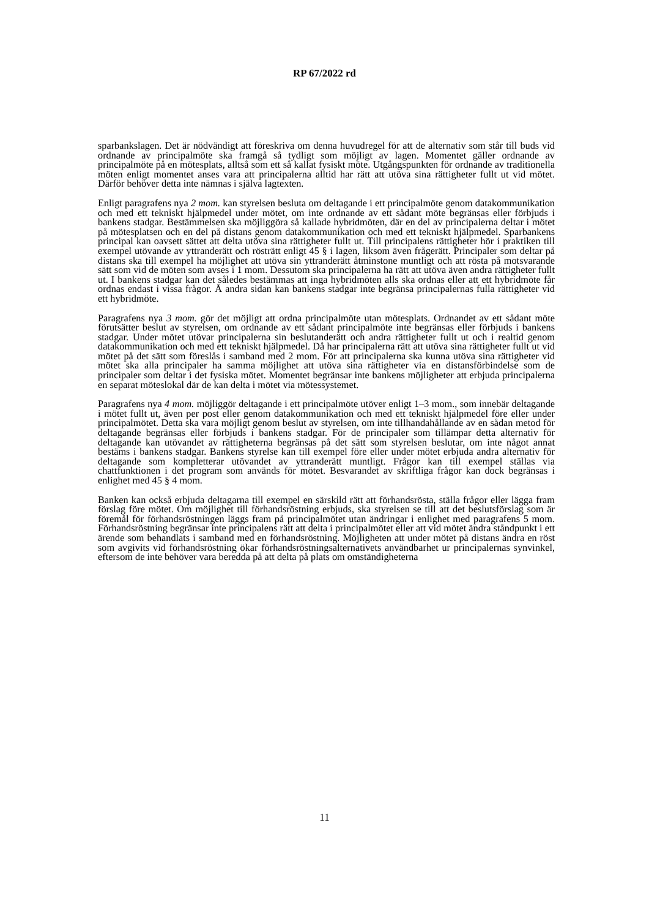RP 67/2022 rd
sparbankslagen. Det är nödvändigt att föreskriva om denna huvudregel för att de alternativ som står till buds vid ordnande av principalmöte ska framgå så tydligt som möjligt av lagen. Momentet gäller ordnande av principalmöte på en mötesplats, alltså som ett så kallat fysiskt möte. Utgångspunkten för ordnande av traditionella möten enligt momentet anses vara att principalerna alltid har rätt att utöva sina rättigheter fullt ut vid mötet. Därför behöver detta inte nämnas i själva lagtexten.
Enligt paragrafens nya 2 mom. kan styrelsen besluta om deltagande i ett principalmöte genom datakommunikation och med ett tekniskt hjälpmedel under mötet, om inte ordnande av ett sådant möte begränsas eller förbjuds i bankens stadgar. Bestämmelsen ska möjliggöra så kallade hybridmöten, där en del av principalerna deltar i mötet på mötesplatsen och en del på distans genom datakommunikation och med ett tekniskt hjälpmedel. Sparbankens principal kan oavsett sättet att delta utöva sina rättigheter fullt ut. Till principalens rättigheter hör i praktiken till exempel utövande av yttranderätt och rösträtt enligt 45 § i lagen, liksom även frågerätt. Principaler som deltar på distans ska till exempel ha möjlighet att utöva sin yttranderätt åtminstone muntligt och att rösta på motsvarande sätt som vid de möten som avses i 1 mom. Dessutom ska principalerna ha rätt att utöva även andra rättigheter fullt ut. I bankens stadgar kan det således bestämmas att inga hybridmöten alls ska ordnas eller att ett hybridmöte får ordnas endast i vissa frågor. Å andra sidan kan bankens stadgar inte begränsa principalernas fulla rättigheter vid ett hybridmöte.
Paragrafens nya 3 mom. gör det möjligt att ordna principalmöte utan mötesplats. Ordnandet av ett sådant möte förutsätter beslut av styrelsen, om ordnande av ett sådant principalmöte inte begränsas eller förbjuds i bankens stadgar. Under mötet utövar principalerna sin beslutanderätt och andra rättigheter fullt ut och i realtid genom datakommunikation och med ett tekniskt hjälpmedel. Då har principalerna rätt att utöva sina rättigheter fullt ut vid mötet på det sätt som föreslås i samband med 2 mom. För att principalerna ska kunna utöva sina rättigheter vid mötet ska alla principaler ha samma möjlighet att utöva sina rättigheter via en distansförbindelse som de principaler som deltar i det fysiska mötet. Momentet begränsar inte bankens möjligheter att erbjuda principalerna en separat möteslokal där de kan delta i mötet via mötessystemet.
Paragrafens nya 4 mom. möjliggör deltagande i ett principalmöte utöver enligt 1–3 mom., som innebär deltagande i mötet fullt ut, även per post eller genom datakommunikation och med ett tekniskt hjälpmedel före eller under principalmötet. Detta ska vara möjligt genom beslut av styrelsen, om inte tillhandahållande av en sådan metod för deltagande begränsas eller förbjuds i bankens stadgar. För de principaler som tillämpar detta alternativ för deltagande kan utövandet av rättigheterna begränsas på det sätt som styrelsen beslutar, om inte något annat bestäms i bankens stadgar. Bankens styrelse kan till exempel före eller under mötet erbjuda andra alternativ för deltagande som kompletterar utövandet av yttranderätt muntligt. Frågor kan till exempel ställas via chattfunktionen i det program som används för mötet. Besvarandet av skriftliga frågor kan dock begränsas i enlighet med 45 § 4 mom.
Banken kan också erbjuda deltagarna till exempel en särskild rätt att förhandsrösta, ställa frågor eller lägga fram förslag före mötet. Om möjlighet till förhandsröstning erbjuds, ska styrelsen se till att det beslutsförslag som är föremål för förhandsröstningen läggs fram på principalmötet utan ändringar i enlighet med paragrafens 5 mom. Förhandsröstning begränsar inte principalens rätt att delta i principalmötet eller att vid mötet ändra ståndpunkt i ett ärende som behandlats i samband med en förhandsröstning. Möjligheten att under mötet på distans ändra en röst som avgivits vid förhandsröstning ökar förhandsröstningsalternativets användbarhet ur principalernas synvinkel, eftersom de inte behöver vara beredda på att delta på plats om omständigheterna
11